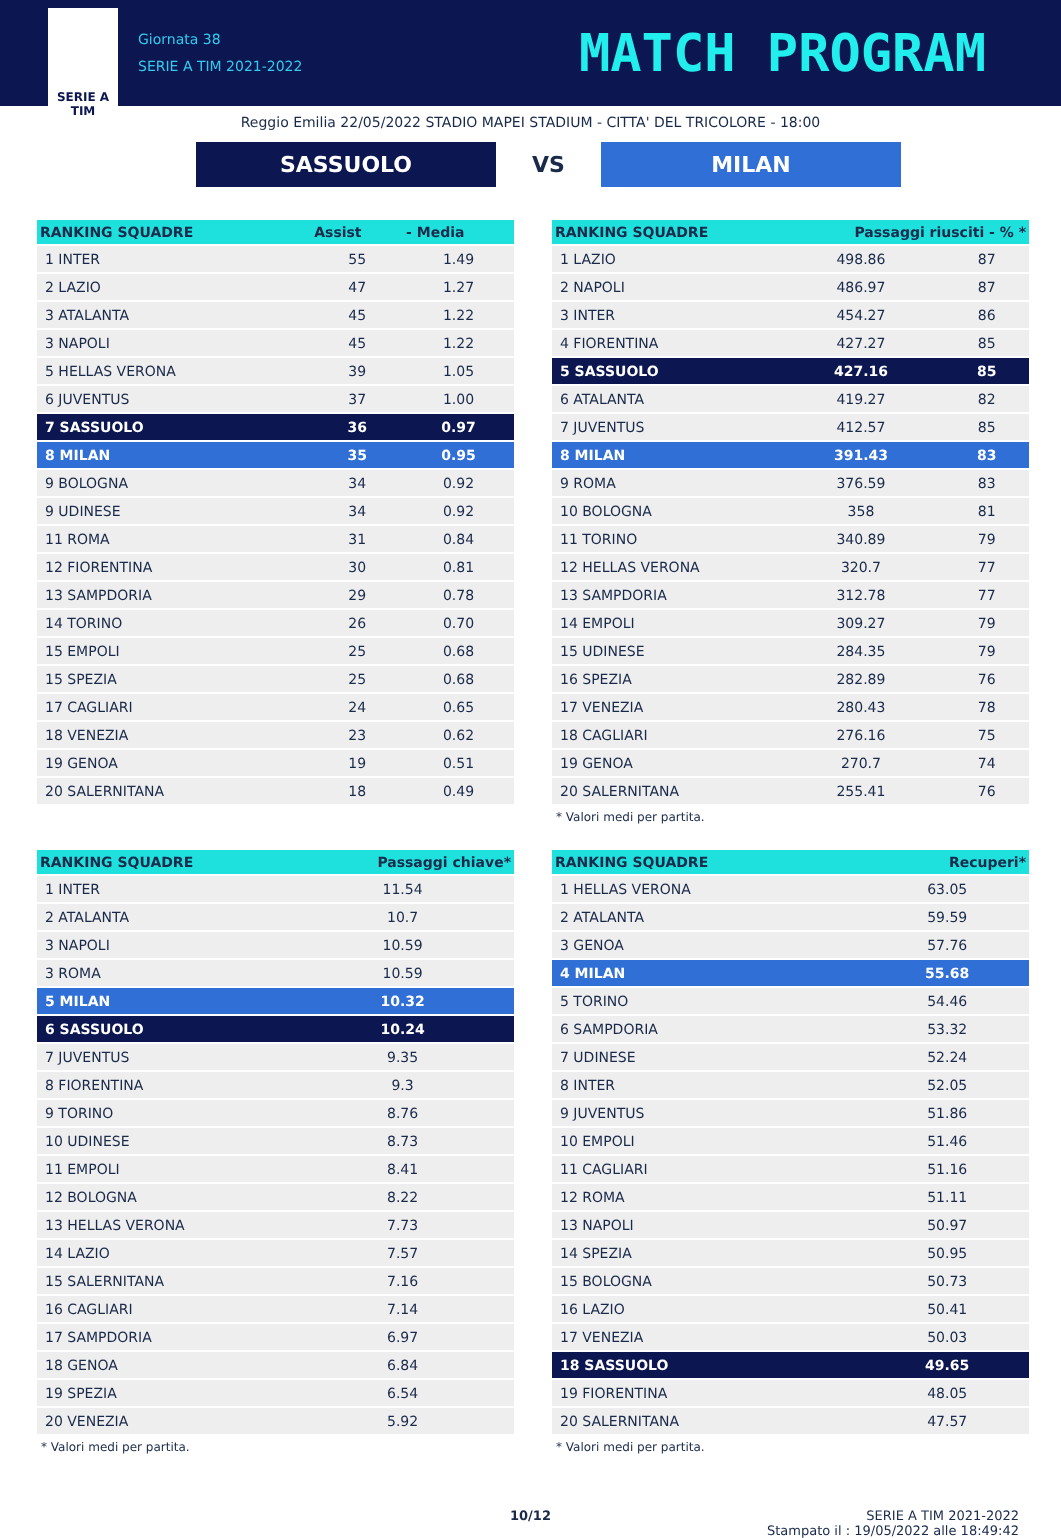SERIE A
TIM
Giornata 38
SERIE A TIM 2021-2022
MATCH PROGRAM
Reggio Emilia 22/05/2022 STADIO MAPEI STADIUM - CITTA' DEL TRICOLORE - 18:00
SASSUOLO
VS
MILAN
| RANKING SQUADRE | Assist | - Media |
| --- | --- | --- |
| 1 INTER | 55 | 1.49 |
| 2 LAZIO | 47 | 1.27 |
| 3 ATALANTA | 45 | 1.22 |
| 3 NAPOLI | 45 | 1.22 |
| 5 HELLAS VERONA | 39 | 1.05 |
| 6 JUVENTUS | 37 | 1.00 |
| 7 SASSUOLO | 36 | 0.97 |
| 8 MILAN | 35 | 0.95 |
| 9 BOLOGNA | 34 | 0.92 |
| 9 UDINESE | 34 | 0.92 |
| 11 ROMA | 31 | 0.84 |
| 12 FIORENTINA | 30 | 0.81 |
| 13 SAMPDORIA | 29 | 0.78 |
| 14 TORINO | 26 | 0.70 |
| 15 EMPOLI | 25 | 0.68 |
| 15 SPEZIA | 25 | 0.68 |
| 17 CAGLIARI | 24 | 0.65 |
| 18 VENEZIA | 23 | 0.62 |
| 19 GENOA | 19 | 0.51 |
| 20 SALERNITANA | 18 | 0.49 |
| RANKING SQUADRE | Passaggi riusciti - % * | |
| --- | --- | --- |
| 1 LAZIO | 498.86 | 87 |
| 2 NAPOLI | 486.97 | 87 |
| 3 INTER | 454.27 | 86 |
| 4 FIORENTINA | 427.27 | 85 |
| 5 SASSUOLO | 427.16 | 85 |
| 6 ATALANTA | 419.27 | 82 |
| 7 JUVENTUS | 412.57 | 85 |
| 8 MILAN | 391.43 | 83 |
| 9 ROMA | 376.59 | 83 |
| 10 BOLOGNA | 358 | 81 |
| 11 TORINO | 340.89 | 79 |
| 12 HELLAS VERONA | 320.7 | 77 |
| 13 SAMPDORIA | 312.78 | 77 |
| 14 EMPOLI | 309.27 | 79 |
| 15 UDINESE | 284.35 | 79 |
| 16 SPEZIA | 282.89 | 76 |
| 17 VENEZIA | 280.43 | 78 |
| 18 CAGLIARI | 276.16 | 75 |
| 19 GENOA | 270.7 | 74 |
| 20 SALERNITANA | 255.41 | 76 |
* Valori medi per partita.
| RANKING SQUADRE | Passaggi chiave* |
| --- | --- |
| 1 INTER | 11.54 |
| 2 ATALANTA | 10.7 |
| 3 NAPOLI | 10.59 |
| 3 ROMA | 10.59 |
| 5 MILAN | 10.32 |
| 6 SASSUOLO | 10.24 |
| 7 JUVENTUS | 9.35 |
| 8 FIORENTINA | 9.3 |
| 9 TORINO | 8.76 |
| 10 UDINESE | 8.73 |
| 11 EMPOLI | 8.41 |
| 12 BOLOGNA | 8.22 |
| 13 HELLAS VERONA | 7.73 |
| 14 LAZIO | 7.57 |
| 15 SALERNITANA | 7.16 |
| 16 CAGLIARI | 7.14 |
| 17 SAMPDORIA | 6.97 |
| 18 GENOA | 6.84 |
| 19 SPEZIA | 6.54 |
| 20 VENEZIA | 5.92 |
* Valori medi per partita.
| RANKING SQUADRE | Recuperi* |
| --- | --- |
| 1 HELLAS VERONA | 63.05 |
| 2 ATALANTA | 59.59 |
| 3 GENOA | 57.76 |
| 4 MILAN | 55.68 |
| 5 TORINO | 54.46 |
| 6 SAMPDORIA | 53.32 |
| 7 UDINESE | 52.24 |
| 8 INTER | 52.05 |
| 9 JUVENTUS | 51.86 |
| 10 EMPOLI | 51.46 |
| 11 CAGLIARI | 51.16 |
| 12 ROMA | 51.11 |
| 13 NAPOLI | 50.97 |
| 14 SPEZIA | 50.95 |
| 15 BOLOGNA | 50.73 |
| 16 LAZIO | 50.41 |
| 17 VENEZIA | 50.03 |
| 18 SASSUOLO | 49.65 |
| 19 FIORENTINA | 48.05 |
| 20 SALERNITANA | 47.57 |
* Valori medi per partita.
10/12 SERIE A TIM 2021-2022
Stampato il : 19/05/2022 alle 18:49:42